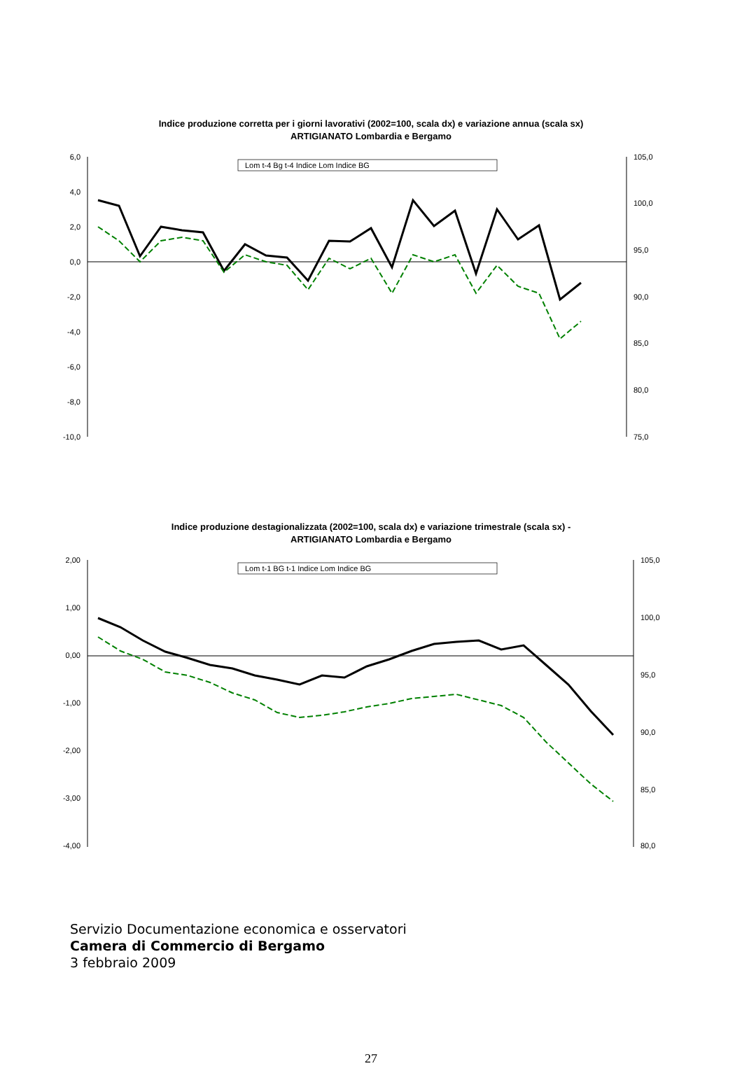Indice produzione corretta per i giorni lavorativi (2002=100, scala dx) e variazione annua (scala sx)
ARTIGIANATO Lombardia e Bergamo
6,0
4,0
2,0
0,0
-2,0
-4,0
-6,0
-8,0
-10,0
105,0
100,0
95,0
90,0
85,0
80,0
75,0
Lom t-4 Bg t-4 Indice Lom Indice BG
Indice produzione destagionalizzata (2002=100, scala dx) e variazione trimestrale (scala sx) -
ARTIGIANATO Lombardia e Bergamo
2,00
1,00
0,00
-1,00
-2,00
-3,00
-4,00
105,0
100,0
95,0
90,0
85,0
80,0
Lom t-1 BG t-1 Indice Lom Indice BG
Servizio Documentazione economica e osservatori
Camera di Commercio di Bergamo
3 febbraio 2009
27